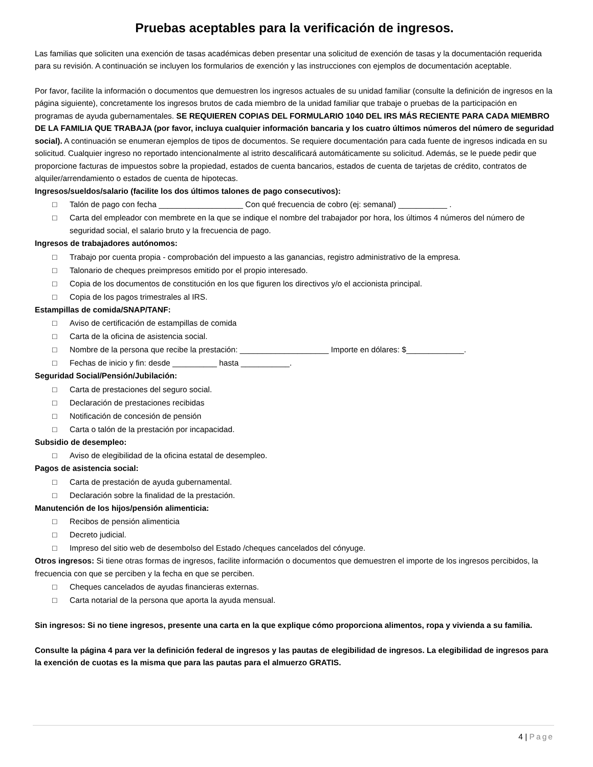Pruebas aceptables para la verificación de ingresos.
Las familias que soliciten una exención de tasas académicas deben presentar una solicitud de exención de tasas y la documentación requerida para su revisión. A continuación se incluyen los formularios de exención y las instrucciones con ejemplos de documentación aceptable.
Por favor, facilite la información o documentos que demuestren los ingresos actuales de su unidad familiar (consulte la definición de ingresos en la página siguiente), concretamente los ingresos brutos de cada miembro de la unidad familiar que trabaje o pruebas de la participación en programas de ayuda gubernamentales. SE REQUIEREN COPIAS DEL FORMULARIO 1040 DEL IRS MÁS RECIENTE PARA CADA MIEMBRO DE LA FAMILIA QUE TRABAJA (por favor, incluya cualquier información bancaria y los cuatro últimos números del número de seguridad social). A continuación se enumeran ejemplos de tipos de documentos. Se requiere documentación para cada fuente de ingresos indicada en su solicitud. Cualquier ingreso no reportado intencionalmente al istrito descalificará automáticamente su solicitud. Además, se le puede pedir que proporcione facturas de impuestos sobre la propiedad, estados de cuenta bancarios, estados de cuenta de tarjetas de crédito, contratos de alquiler/arrendamiento o estados de cuenta de hipotecas.
Ingresos/sueldos/salario (facilite los dos últimos talones de pago consecutivos):
□ Talón de pago con fecha ___________________ Con qué frecuencia de cobro (ej: semanal) ___________ .
□ Carta del empleador con membrete en la que se indique el nombre del trabajador por hora, los últimos 4 números del número de seguridad social, el salario bruto y la frecuencia de pago.
Ingresos de trabajadores autónomos:
□ Trabajo por cuenta propia - comprobación del impuesto a las ganancias, registro administrativo de la empresa.
□ Talonario de cheques preimpresos emitido por el propio interesado.
□ Copia de los documentos de constitución en los que figuren los directivos y/o el accionista principal.
□ Copia de los pagos trimestrales al IRS.
Estampillas de comida/SNAP/TANF:
□ Aviso de certificación de estampillas de comida
□ Carta de la oficina de asistencia social.
□ Nombre de la persona que recibe la prestación: ____________________ Importe en dólares: $_____________.
□ Fechas de inicio y fin: desde __________ hasta ___________.
Seguridad Social/Pensión/Jubilación:
□ Carta de prestaciones del seguro social.
□ Declaración de prestaciones recibidas
□ Notificación de concesión de pensión
□ Carta o talón de la prestación por incapacidad.
Subsidio de desempleo:
□ Aviso de elegibilidad de la oficina estatal de desempleo.
Pagos de asistencia social:
□ Carta de prestación de ayuda gubernamental.
□ Declaración sobre la finalidad de la prestación.
Manutención de los hijos/pensión alimenticia:
□ Recibos de pensión alimenticia
□ Decreto judicial.
□ Impreso del sitio web de desembolso del Estado /cheques cancelados del cónyuge.
Otros ingresos: Si tiene otras formas de ingresos, facilite información o documentos que demuestren el importe de los ingresos percibidos, la frecuencia con que se perciben y la fecha en que se perciben.
□ Cheques cancelados de ayudas financieras externas.
□ Carta notarial de la persona que aporta la ayuda mensual.
Sin ingresos: Si no tiene ingresos, presente una carta en la que explique cómo proporciona alimentos, ropa y vivienda a su familia.
Consulte la página 4 para ver la definición federal de ingresos y las pautas de elegibilidad de ingresos. La elegibilidad de ingresos para la exención de cuotas es la misma que para las pautas para el almuerzo GRATIS.
4 | Page